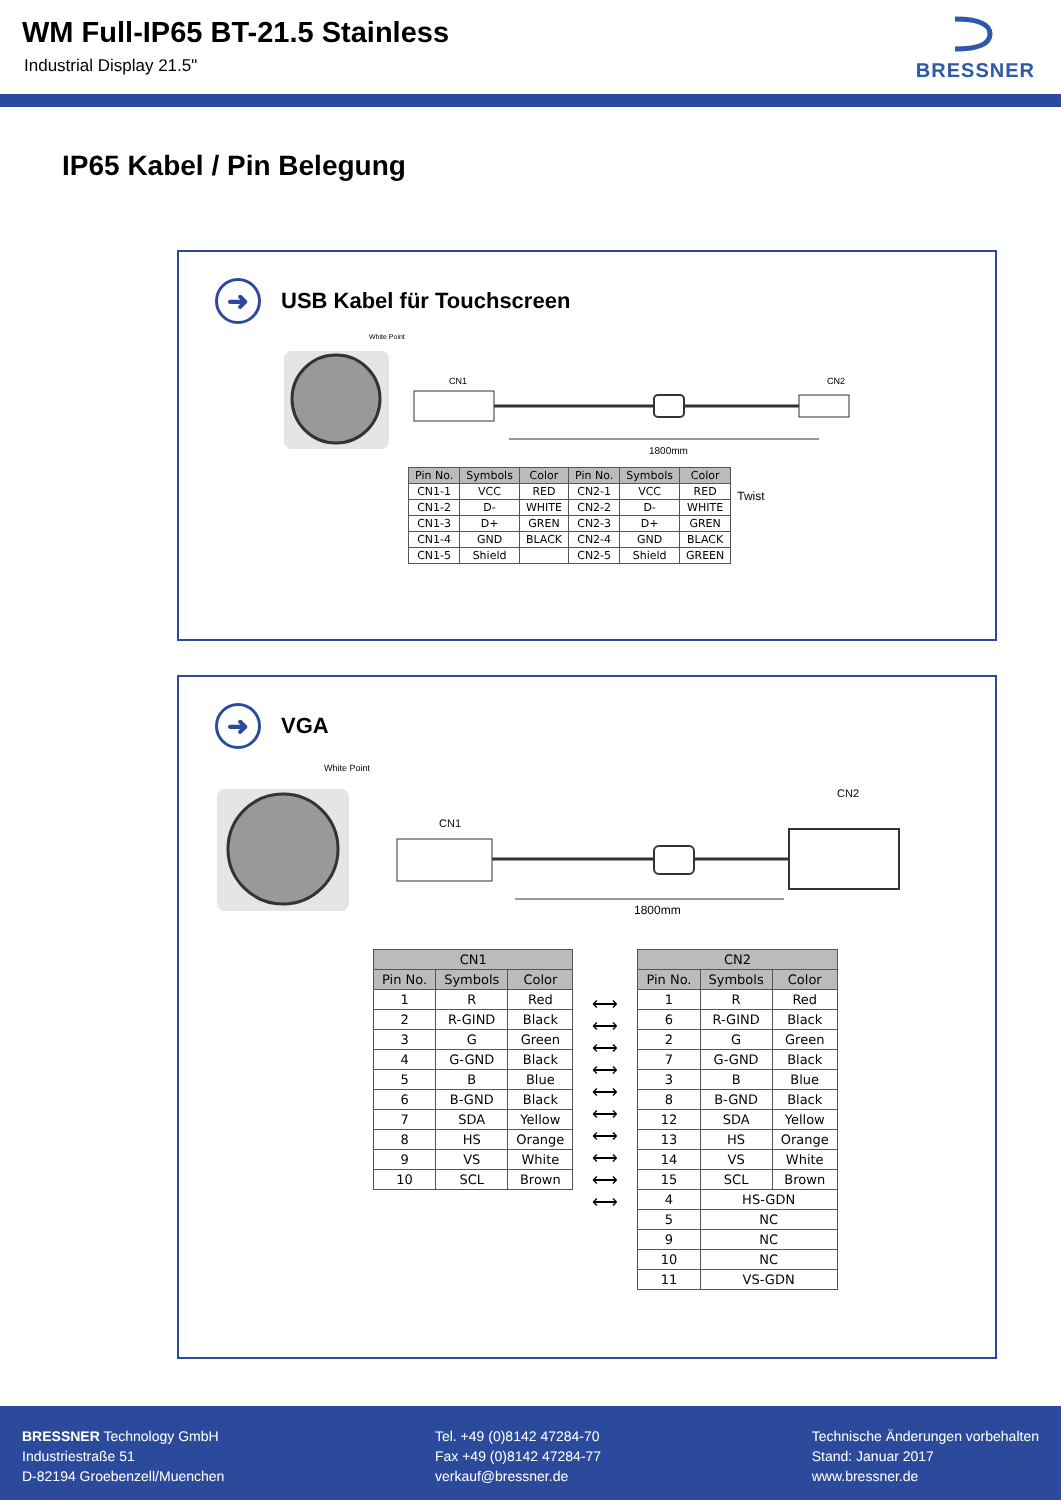WM Full-IP65 BT-21.5 Stainless
Industrial Display 21.5"
BRESSNER
IP65 Kabel / Pin Belegung
➜
USB Kabel für Touchscreen
White Point
CN1
CN2
1800mm
| Pin No. | Symbols | Color | Pin No. | Symbols | Color |
| --- | --- | --- | --- | --- | --- |
| CN1-1 | VCC | RED | CN2-1 | VCC | RED |
| CN1-2 | D- | WHITE | CN2-2 | D- | WHITE |
| CN1-3 | D+ | GREN | CN2-3 | D+ | GREN |
| CN1-4 | GND | BLACK | CN2-4 | GND | BLACK |
| CN1-5 | Shield | | CN2-5 | Shield | GREEN |
Twist
➜
VGA
White Point
CN1
CN2
1800mm
| CN1 | | |
| --- | --- | --- |
| Pin No. | Symbols | Color |
| 1 | R | Red |
| 2 | R-GIND | Black |
| 3 | G | Green |
| 4 | G-GND | Black |
| 5 | B | Blue |
| 6 | B-GND | Black |
| 7 | SDA | Yellow |
| 8 | HS | Orange |
| 9 | VS | White |
| 10 | SCL | Brown |
⟷
⟷
⟷
⟷
⟷
⟷
⟷
⟷
⟷
⟷
| CN2 | | |
| --- | --- | --- |
| Pin No. | Symbols | Color |
| 1 | R | Red |
| 6 | R-GIND | Black |
| 2 | G | Green |
| 7 | G-GND | Black |
| 3 | B | Blue |
| 8 | B-GND | Black |
| 12 | SDA | Yellow |
| 13 | HS | Orange |
| 14 | VS | White |
| 15 | SCL | Brown |
| 4 | HS-GDN | |
| 5 | NC | |
| 9 | NC | |
| 10 | NC | |
| 11 | VS-GDN | |
BRESSNER Technology GmbH
Industriestraße 51
D-82194 Groebenzell/Muenchen
Tel. +49 (0)8142 47284-70
Fax +49 (0)8142 47284-77
verkauf@bressner.de
Technische Änderungen vorbehalten
Stand: Januar 2017
www.bressner.de